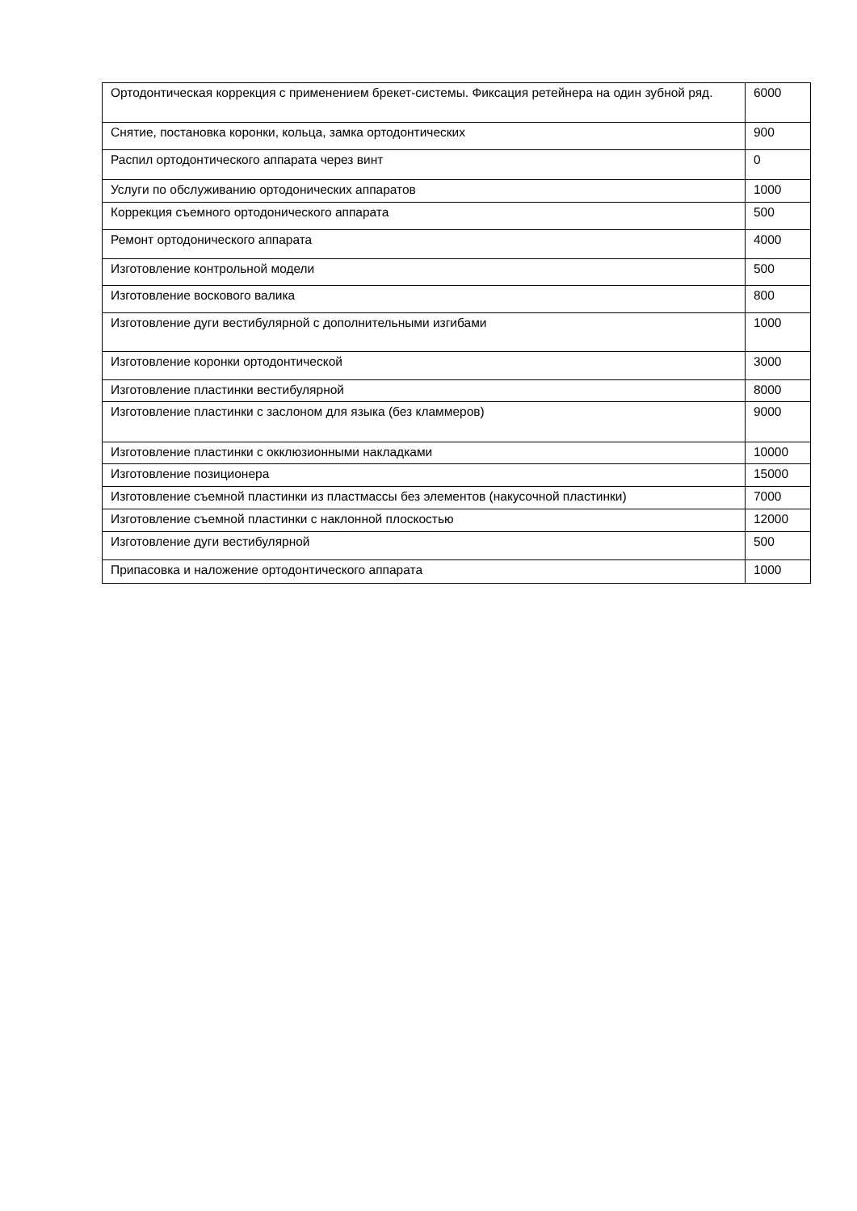| Ортодонтическая коррекция с применением брекет-системы. Фиксация ретейнера на один зубной ряд. | 6000 |
| Снятие, постановка коронки, кольца, замка ортодонтических | 900 |
| Распил ортодонтического аппарата через винт | 0 |
| Услуги по обслуживанию ортодонических аппаратов | 1000 |
| Коррекция съемного ортодонического аппарата | 500 |
| Ремонт ортодонического аппарата | 4000 |
| Изготовление контрольной модели | 500 |
| Изготовление воскового валика | 800 |
| Изготовление дуги вестибулярной с дополнительными изгибами | 1000 |
| Изготовление коронки ортодонтической | 3000 |
| Изготовление пластинки вестибулярной | 8000 |
| Изготовление пластинки с заслоном для языка (без кламмеров) | 9000 |
| Изготовление пластинки с окклюзионными накладками | 10000 |
| Изготовление позиционера | 15000 |
| Изготовление съемной пластинки из пластмассы без элементов (накусочной пластинки) | 7000 |
| Изготовление съемной пластинки с наклонной плоскостью | 12000 |
| Изготовление дуги вестибулярной | 500 |
| Припасовка и наложение ортодонтического аппарата | 1000 |